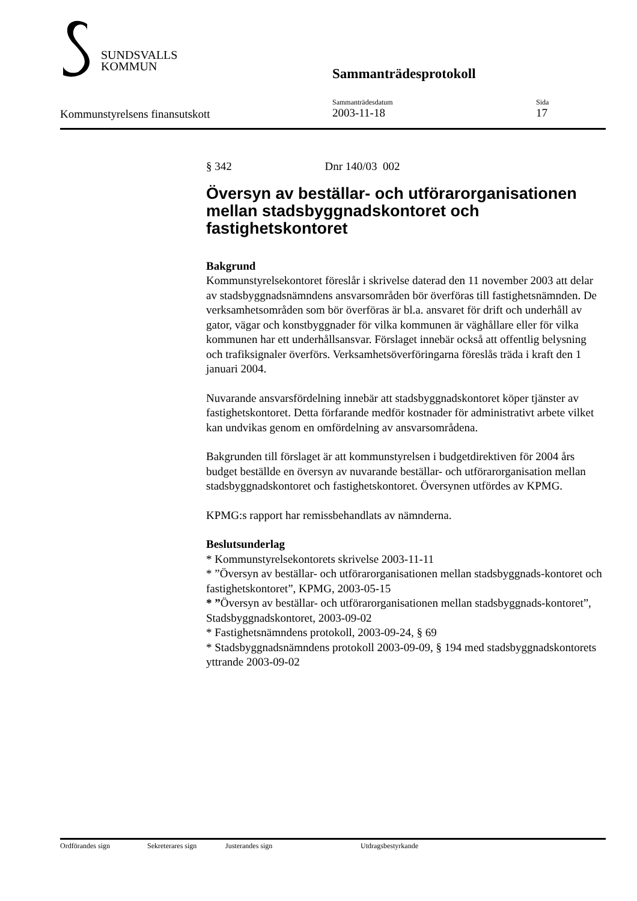SUNDSVALLS
KOMMUN
Sammanträdesprotokoll
Kommunstyrelsens finansutskott
Sammanträdesdatum
2003-11-18
Sida
17
§ 342 Dnr 140/03 002
Översyn av beställar- och utförarorganisationen mellan stadsbyggnadskontoret och fastighetskontoret
Bakgrund
Kommunstyrelsekontoret föreslår i skrivelse daterad den 11 november 2003 att delar av stadsbyggnadsnämndens ansvarsområden bör överföras till fastighetsnämnden. De verksamhetsområden som bör överföras är bl.a. ansvaret för drift och underhåll av gator, vägar och konstbyggnader för vilka kommunen är väghållare eller för vilka kommunen har ett underhållsansvar. Förslaget innebär också att offentlig belysning och trafiksignaler överförs. Verksamhetsöverföringarna föreslås träda i kraft den 1 januari 2004.
Nuvarande ansvarsfördelning innebär att stadsbyggnadskontoret köper tjänster av fastighetskontoret. Detta förfarande medför kostnader för administrativt arbete vilket kan undvikas genom en omfördelning av ansvarsområdena.
Bakgrunden till förslaget är att kommunstyrelsen i budgetdirektiven för 2004 års budget beställde en översyn av nuvarande beställar- och utförarorganisation mellan stadsbyggnadskontoret och fastighetskontoret. Översynen utfördes av KPMG.
KPMG:s rapport har remissbehandlats av nämnderna.
Beslutsunderlag
* Kommunstyrelsekontorets skrivelse 2003-11-11
* ”Översyn av beställar- och utförarorganisationen mellan stadsbyggnads-kontoret och fastighetskontoret”, KPMG, 2003-05-15
* ”Översyn av beställar- och utförarorganisationen mellan stadsbyggnads-kontoret”, Stadsbyggnadskontoret, 2003-09-02
* Fastighetsnämndens protokoll, 2003-09-24, § 69
* Stadsbyggnadsnämndens protokoll 2003-09-09, § 194 med stadsbyggnadskontorets yttrande 2003-09-02
Ordförandes sign Sekreterares sign Justerandes sign Utdragsbestyrkande